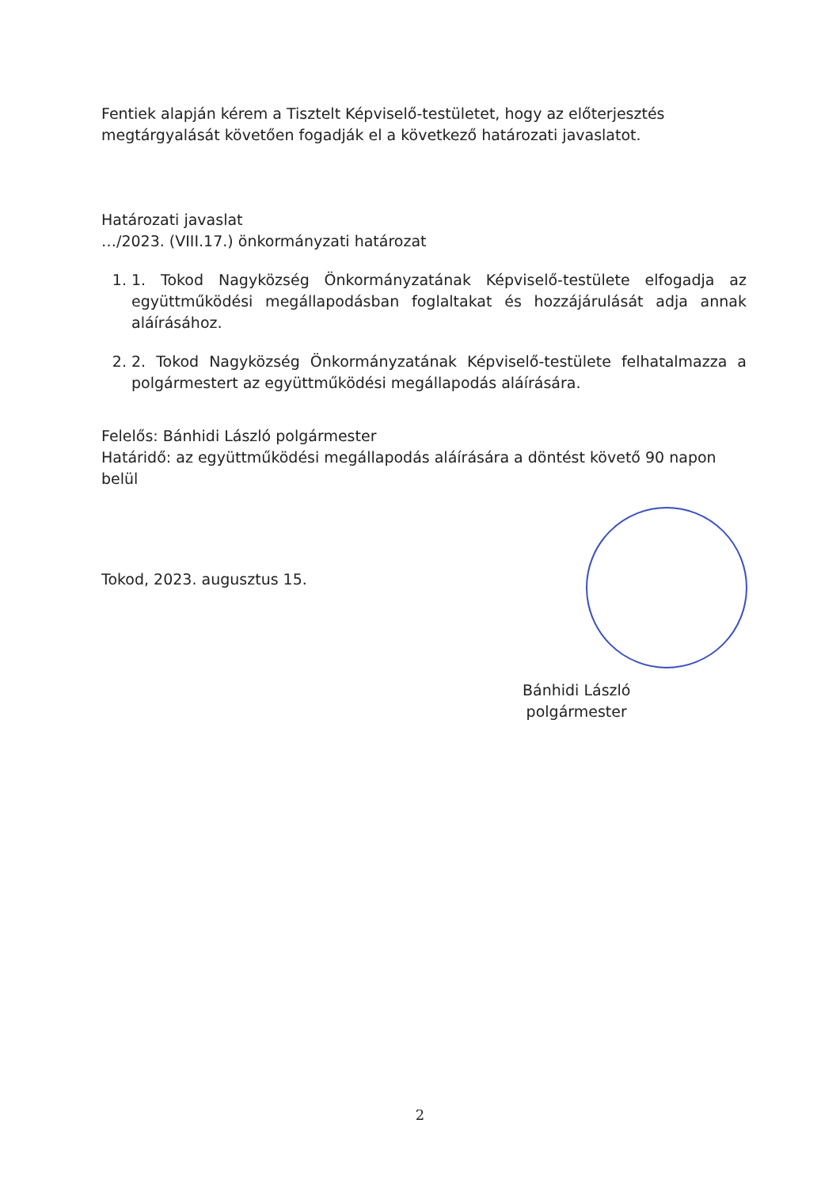Fentiek alapján kérem a Tisztelt Képviselő-testületet, hogy az előterjesztés megtárgyalását követően fogadják el a következő határozati javaslatot.
Határozati javaslat
…/2023. (VIII.17.) önkormányzati határozat
1. 1. Tokod Nagyközség Önkormányzatának Képviselő-testülete elfogadja az együttműködési megállapodásban foglaltakat és hozzájárulását adja annak aláírásához.
2. 2. Tokod Nagyközség Önkormányzatának Képviselő-testülete felhatalmazza a polgármestert az együttműködési megállapodás aláírására.
Felelős: Bánhidi László polgármester
Határidő: az együttműködési megállapodás aláírására a döntést követő 90 napon belül
Tokod, 2023. augusztus 15.
Bánhidi László
polgármester
2